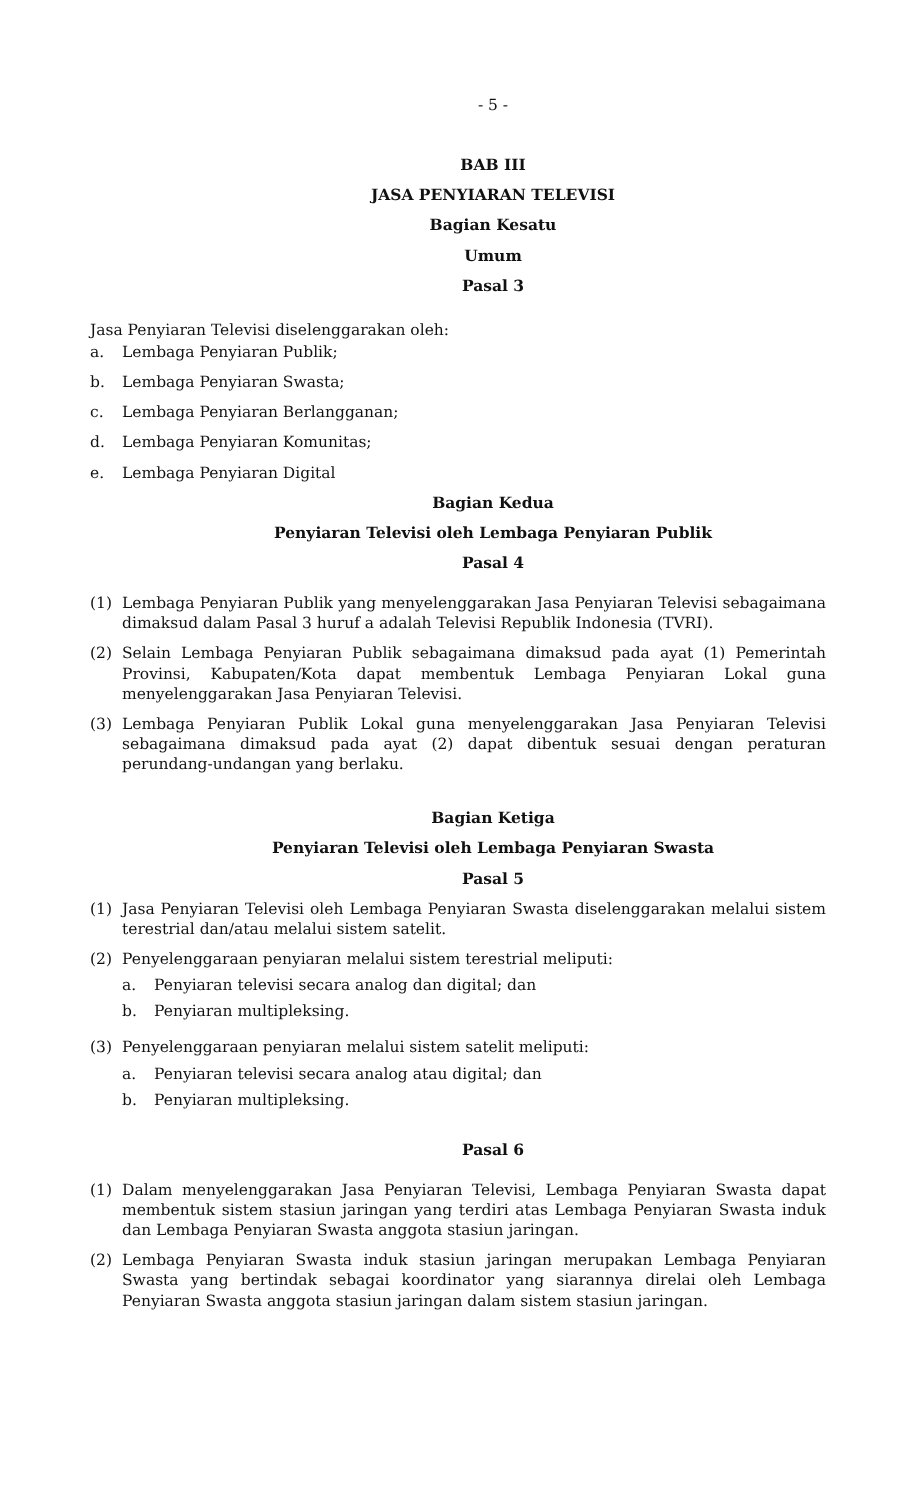- 5 -
BAB III
JASA PENYIARAN TELEVISI
Bagian Kesatu
Umum
Pasal 3
Jasa Penyiaran Televisi diselenggarakan oleh:
a. Lembaga Penyiaran Publik;
b. Lembaga Penyiaran Swasta;
c. Lembaga Penyiaran Berlangganan;
d. Lembaga Penyiaran Komunitas;
e. Lembaga Penyiaran Digital
Bagian Kedua
Penyiaran Televisi oleh Lembaga Penyiaran Publik
Pasal 4
(1) Lembaga Penyiaran Publik yang menyelenggarakan Jasa Penyiaran Televisi sebagaimana dimaksud dalam Pasal 3 huruf a adalah Televisi Republik Indonesia (TVRI).
(2) Selain Lembaga Penyiaran Publik sebagaimana dimaksud pada ayat (1) Pemerintah Provinsi, Kabupaten/Kota dapat membentuk Lembaga Penyiaran Lokal guna menyelenggarakan Jasa Penyiaran Televisi.
(3) Lembaga Penyiaran Publik Lokal guna menyelenggarakan Jasa Penyiaran Televisi sebagaimana dimaksud pada ayat (2) dapat dibentuk sesuai dengan peraturan perundang-undangan yang berlaku.
Bagian Ketiga
Penyiaran Televisi oleh Lembaga Penyiaran Swasta
Pasal 5
(1) Jasa Penyiaran Televisi oleh Lembaga Penyiaran Swasta diselenggarakan melalui sistem terestrial dan/atau melalui sistem satelit.
(2) Penyelenggaraan penyiaran melalui sistem terestrial meliputi:
a. Penyiaran televisi secara analog dan digital; dan
b. Penyiaran multipleksing.
(3) Penyelenggaraan penyiaran melalui sistem satelit meliputi:
a. Penyiaran televisi secara analog atau digital; dan
b. Penyiaran multipleksing.
Pasal 6
(1) Dalam menyelenggarakan Jasa Penyiaran Televisi, Lembaga Penyiaran Swasta dapat membentuk sistem stasiun jaringan yang terdiri atas Lembaga Penyiaran Swasta induk dan Lembaga Penyiaran Swasta anggota stasiun jaringan.
(2) Lembaga Penyiaran Swasta induk stasiun jaringan merupakan Lembaga Penyiaran Swasta yang bertindak sebagai koordinator yang siarannya direlai oleh Lembaga Penyiaran Swasta anggota stasiun jaringan dalam sistem stasiun jaringan.